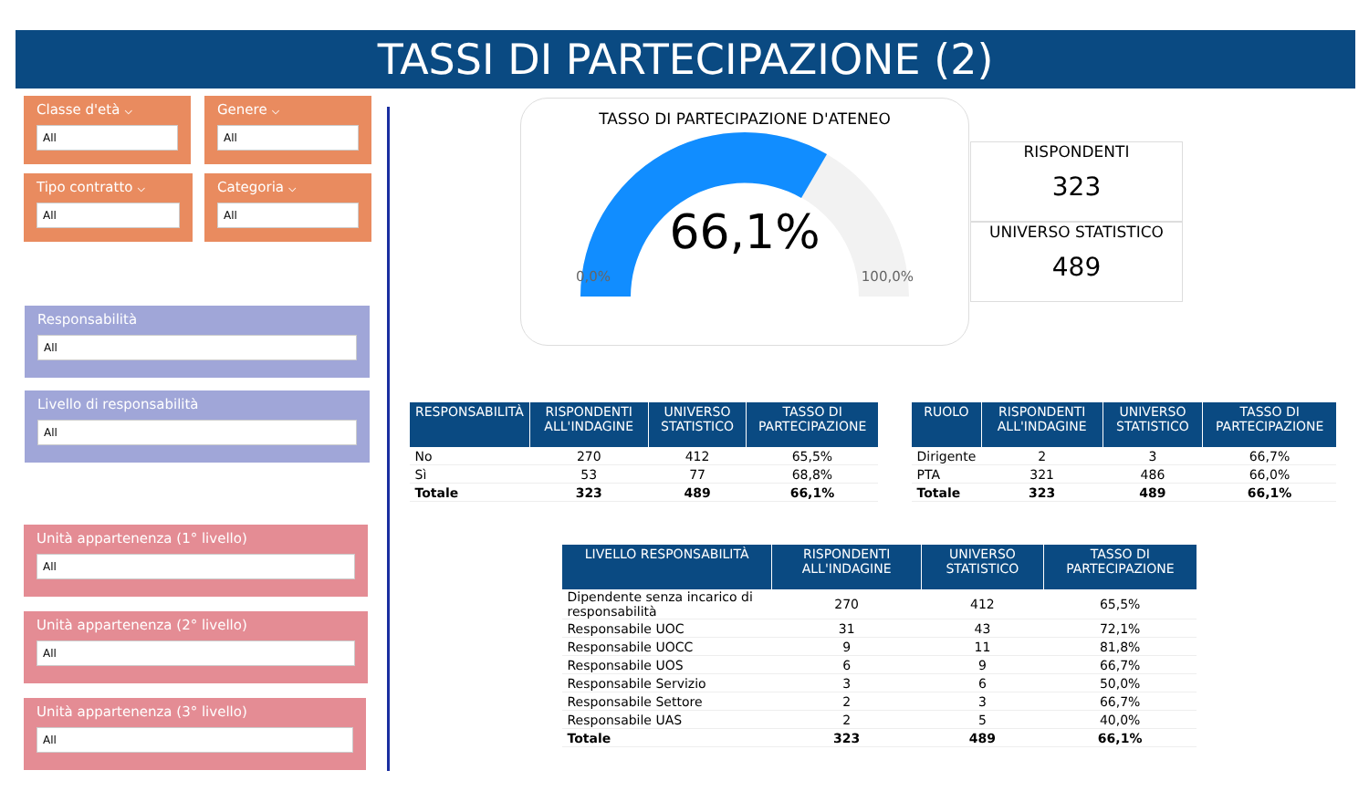TASSI DI PARTECIPAZIONE (2)
Classe d'età ⌵
All
Genere ⌵
All
Tipo contratto ⌵
All
Categoria ⌵
All
Responsabilità
All
Livello di responsabilità
All
Unità appartenenza (1° livello)
All
Unità appartenenza (2° livello)
All
Unità appartenenza (3° livello)
All
TASSO DI PARTECIPAZIONE D'ATENEO
66,1%
0,0% 100,0%
RISPONDENTI
323
UNIVERSO STATISTICO
489
| RESPONSABILITÀ | RISPONDENTI ALL'INDAGINE | UNIVERSO STATISTICO | TASSO DI PARTECIPAZIONE |
| --- | --- | --- | --- |
| No | 270 | 412 | 65,5% |
| Sì | 53 | 77 | 68,8% |
| Totale | 323 | 489 | 66,1% |
| RUOLO | RISPONDENTI ALL'INDAGINE | UNIVERSO STATISTICO | TASSO DI PARTECIPAZIONE |
| --- | --- | --- | --- |
| Dirigente | 2 | 3 | 66,7% |
| PTA | 321 | 486 | 66,0% |
| Totale | 323 | 489 | 66,1% |
| LIVELLO RESPONSABILITÀ | RISPONDENTI ALL'INDAGINE | UNIVERSO STATISTICO | TASSO DI PARTECIPAZIONE |
| --- | --- | --- | --- |
| Dipendente senza incarico di responsabilità | 270 | 412 | 65,5% |
| Responsabile UOC | 31 | 43 | 72,1% |
| Responsabile UOCC | 9 | 11 | 81,8% |
| Responsabile UOS | 6 | 9 | 66,7% |
| Responsabile Servizio | 3 | 6 | 50,0% |
| Responsabile Settore | 2 | 3 | 66,7% |
| Responsabile UAS | 2 | 5 | 40,0% |
| Totale | 323 | 489 | 66,1% |